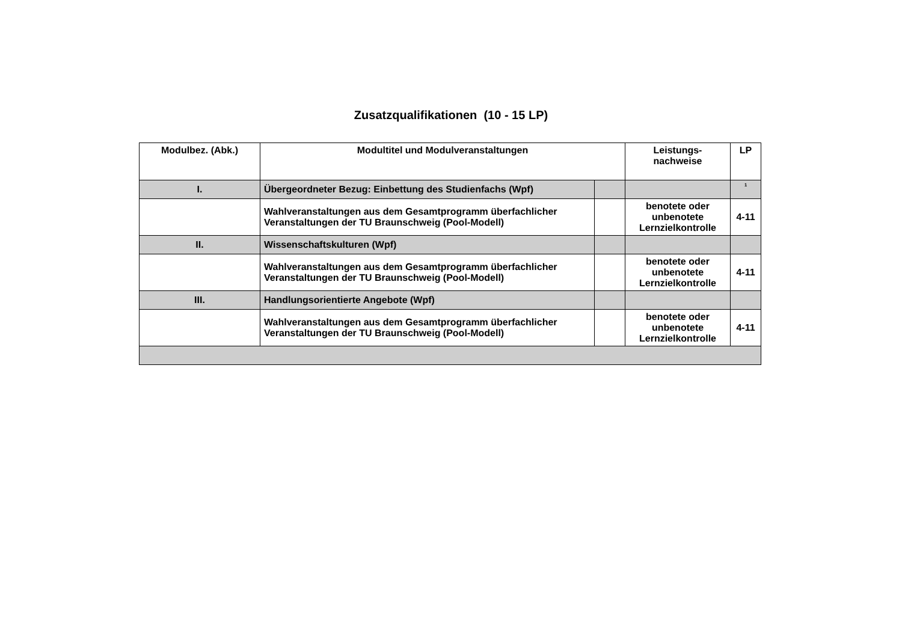Zusatzqualifikationen (10 - 15 LP)
| Modulbez. (Abk.) | Modultitel und Modulveranstaltungen | | Leistungs- nachweise | LP |
| --- | --- | --- | --- | --- |
| I. | Übergeordneter Bezug: Einbettung des Studienfachs (Wpf) | | | <sup>1</sup> |
| | Wahlveranstaltungen aus dem Gesamtprogramm überfachlicher Veranstaltungen der TU Braunschweig (Pool-Modell) | | benotete oder unbenotete Lernzielkontrolle | 4-11 |
| II. | Wissenschaftskulturen (Wpf) | | | |
| | Wahlveranstaltungen aus dem Gesamtprogramm überfachlicher Veranstaltungen der TU Braunschweig (Pool-Modell) | | benotete oder unbenotete Lernzielkontrolle | 4-11 |
| III. | Handlungsorientierte Angebote (Wpf) | | | |
| | Wahlveranstaltungen aus dem Gesamtprogramm überfachlicher Veranstaltungen der TU Braunschweig (Pool-Modell) | | benotete oder unbenotete Lernzielkontrolle | 4-11 |